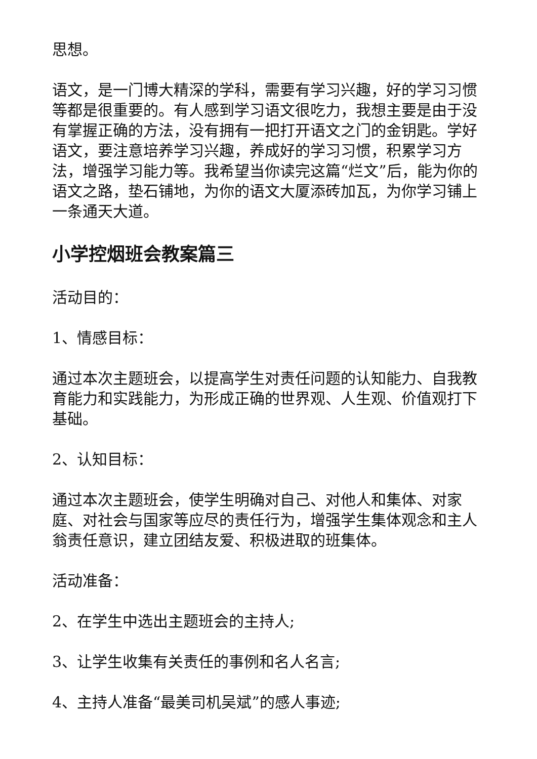思想。
语文，是一门博大精深的学科，需要有学习兴趣，好的学习习惯等都是很重要的。有人感到学习语文很吃力，我想主要是由于没有掌握正确的方法，没有拥有一把打开语文之门的金钥匙。学好语文，要注意培养学习兴趣，养成好的学习习惯，积累学习方法，增强学习能力等。我希望当你读完这篇“烂文”后，能为你的语文之路，垫石铺地，为你的语文大厦添砖加瓦，为你学习铺上一条通天大道。
小学控烟班会教案篇三
活动目的：
1、情感目标：
通过本次主题班会，以提高学生对责任问题的认知能力、自我教育能力和实践能力，为形成正确的世界观、人生观、价值观打下基础。
2、认知目标：
通过本次主题班会，使学生明确对自己、对他人和集体、对家庭、对社会与国家等应尽的责任行为，增强学生集体观念和主人翁责任意识，建立团结友爱、积极进取的班集体。
活动准备：
2、在学生中选出主题班会的主持人;
3、让学生收集有关责任的事例和名人名言;
4、主持人准备“最美司机吴斌”的感人事迹;